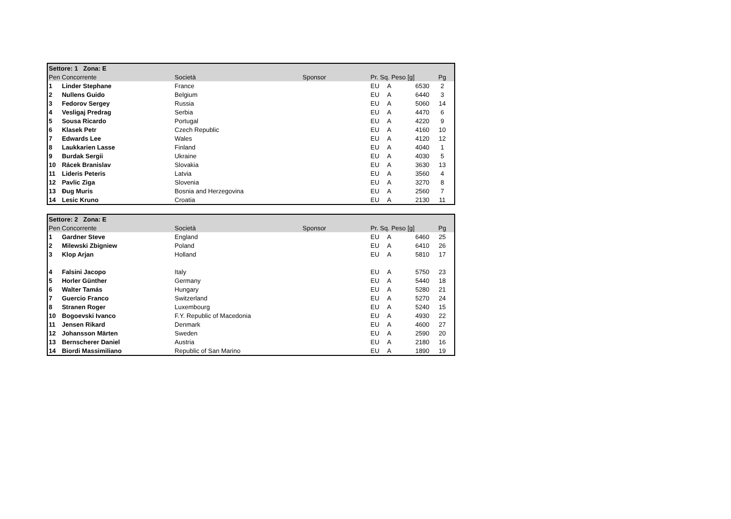| Settore: 1 Zona: E | | | | | | | |
| --- | --- | --- | --- | --- | --- | --- | --- |
| Pen Concorrente | | Società | Sponsor | Pr. Sq. Peso [g] | | | Pg |
| 1 | Linder Stephane | France | | EU | A | 6530 | 2 |
| 2 | Nullens Guido | Belgium | | EU | A | 6440 | 3 |
| 3 | Fedorov Sergey | Russia | | EU | A | 5060 | 14 |
| 4 | Vesligaj Predrag | Serbia | | EU | A | 4470 | 6 |
| 5 | Sousa Ricardo | Portugal | | EU | A | 4220 | 9 |
| 6 | Klasek Petr | Czech Republic | | EU | A | 4160 | 10 |
| 7 | Edwards Lee | Wales | | EU | A | 4120 | 12 |
| 8 | Laukkarien Lasse | Finland | | EU | A | 4040 | 1 |
| 9 | Burdak Sergii | Ukraine | | EU | A | 4030 | 5 |
| 10 | Rácek Branislav | Slovakia | | EU | A | 3630 | 13 |
| 11 | Lideris Peteris | Latvia | | EU | A | 3560 | 4 |
| 12 | Pavlic Ziga | Slovenia | | EU | A | 3270 | 8 |
| 13 | Đug Muris | Bosnia and Herzegovina | | EU | A | 2560 | 7 |
| 14 | Lesic Kruno | Croatia | | EU | A | 2130 | 11 |
| Settore: 2 Zona: E | | | | | | | |
| --- | --- | --- | --- | --- | --- | --- | --- |
| Pen Concorrente | | Società | Sponsor | Pr. Sq. Peso [g] | | | Pg |
| 1 | Gardner Steve | England | | EU | A | 6460 | 25 |
| 2 | Milewski Zbigniew | Poland | | EU | A | 6410 | 26 |
| 3 | Klop Arjan | Holland | | EU | A | 5810 | 17 |
| 4 | Falsini Jacopo | Italy | | EU | A | 5750 | 23 |
| 5 | Horler Günther | Germany | | EU | A | 5440 | 18 |
| 6 | Walter Tamás | Hungary | | EU | A | 5280 | 21 |
| 7 | Guercio Franco | Switzerland | | EU | A | 5270 | 24 |
| 8 | Stranen Roger | Luxembourg | | EU | A | 5240 | 15 |
| 10 | Bogoevski Ivanco | F.Y. Republic of Macedonia | | EU | A | 4930 | 22 |
| 11 | Jensen Rikard | Denmark | | EU | A | 4600 | 27 |
| 12 | Johansson Märten | Sweden | | EU | A | 2590 | 20 |
| 13 | Bernscherer Daniel | Austria | | EU | A | 2180 | 16 |
| 14 | Biordi Massimiliano | Republic of San Marino | | EU | A | 1890 | 19 |